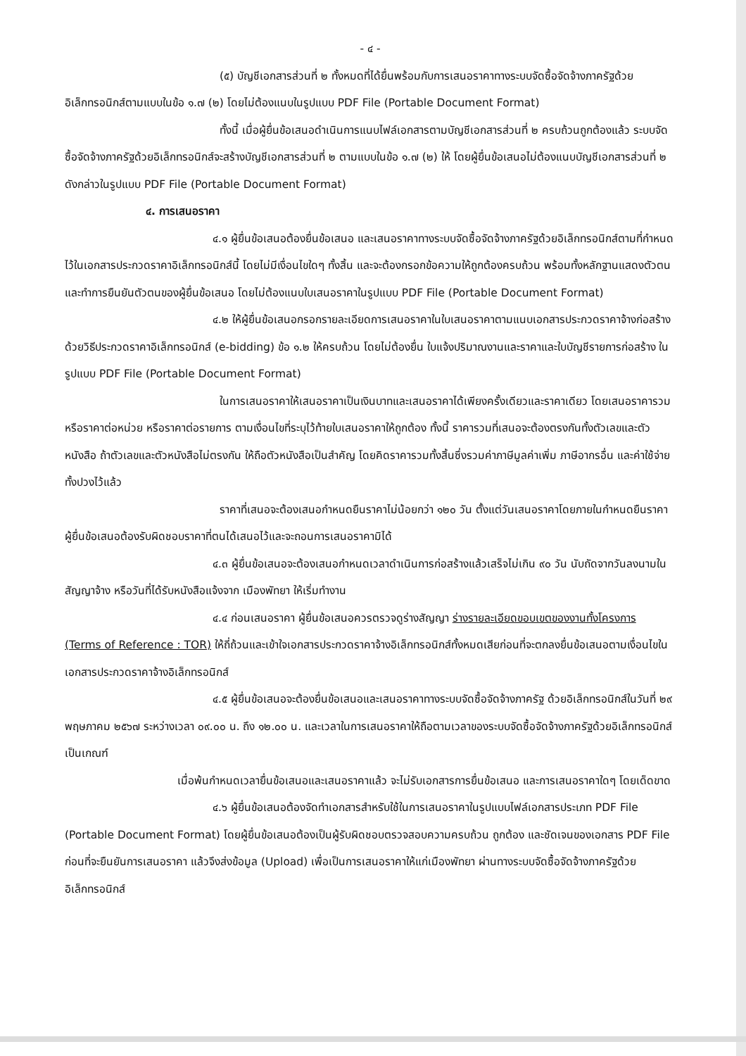- ๔ -
(๕) บัญชีเอกสารส่วนที่ ๒ ทั้งหมดที่ได้ยื่นพร้อมกับการเสนอราคาทางระบบจัดซื้อจัดจ้างภาครัฐด้วยอิเล็กทรอนิกส์ตามแบบในข้อ ๑.๗ (๒) โดยไม่ต้องแนบในรูปแบบ PDF File (Portable Document Format)
ทั้งนี้ เมื่อผู้ยื่นข้อเสนอดำเนินการแนบไฟล์เอกสารตามบัญชีเอกสารส่วนที่ ๒ ครบถ้วนถูกต้องแล้ว ระบบจัดซื้อจัดจ้างภาครัฐด้วยอิเล็กทรอนิกส์จะสร้างบัญชีเอกสารส่วนที่ ๒ ตามแบบในข้อ ๑.๗ (๒) ให้ โดยผู้ยื่นข้อเสนอไม่ต้องแนบบัญชีเอกสารส่วนที่ ๒ ดังกล่าวในรูปแบบ PDF File (Portable Document Format)
๔. การเสนอราคา
๔.๑ ผู้ยื่นข้อเสนอต้องยื่นข้อเสนอ และเสนอราคาทางระบบจัดซื้อจัดจ้างภาครัฐด้วยอิเล็กทรอนิกส์ตามที่กำหนดไว้ในเอกสารประกวดราคาอิเล็กทรอนิกส์นี้ โดยไม่มีเงื่อนไขใดๆ ทั้งสิ้น และจะต้องกรอกข้อความให้ถูกต้องครบถ้วน พร้อมทั้งหลักฐานแสดงตัวตนและทำการยืนยันตัวตนของผู้ยื่นข้อเสนอ โดยไม่ต้องแนบใบเสนอราคาในรูปแบบ PDF File (Portable Document Format)
๔.๒ ให้ผู้ยื่นข้อเสนอกรอกรายละเอียดการเสนอราคาในใบเสนอราคาตามแนบเอกสารประกวดราคาจ้างก่อสร้างด้วยวิธีประกวดราคาอิเล็กทรอนิกส์ (e-bidding) ข้อ ๑.๒ ให้ครบถ้วน โดยไม่ต้องยื่น ใบแจ้งปริมาณงานและราคาและใบบัญชีรายการก่อสร้าง ในรูปแบบ PDF File (Portable Document Format)
ในการเสนอราคาให้เสนอราคาเป็นเงินบาทและเสนอราคาได้เพียงครั้งเดียวและราคาเดียว โดยเสนอราคารวม หรือราคาต่อหน่วย หรือราคาต่อรายการ ตามเงื่อนไขที่ระบุไว้ท้ายใบเสนอราคาให้ถูกต้อง ทั้งนี้ ราคารวมที่เสนอจะต้องตรงกันทั้งตัวเลขและตัวหนังสือ ถ้าตัวเลขและตัวหนังสือไม่ตรงกัน ให้ถือตัวหนังสือเป็นสำคัญ โดยคิดราคารวมทั้งสิ้นซึ่งรวมค่าภาษีมูลค่าเพิ่ม ภาษีอากรอื่น และค่าใช้จ่ายทั้งปวงไว้แล้ว
ราคาที่เสนอจะต้องเสนอกำหนดยืนราคาไม่น้อยกว่า ๑๒๐ วัน ตั้งแต่วันเสนอราคาโดยภายในกำหนดยืนราคา ผู้ยื่นข้อเสนอต้องรับผิดชอบราคาที่ตนได้เสนอไว้และจะถอนการเสนอราคามิได้
๔.๓ ผู้ยื่นข้อเสนอจะต้องเสนอกำหนดเวลาดำเนินการก่อสร้างแล้วเสร็จไม่เกิน ๙๐ วัน นับถัดจากวันลงนามในสัญญาจ้าง หรือวันที่ได้รับหนังสือแจ้งจาก เมืองพัทยา ให้เริ่มทำงาน
๔.๔ ก่อนเสนอราคา ผู้ยื่นข้อเสนอควรตรวจดูร่างสัญญา ร่างรายละเอียดขอบเขตของงานทั้งโครงการ (Terms of Reference : TOR) ให้ถี่ถ้วนและเข้าใจเอกสารประกวดราคาจ้างอิเล็กทรอนิกส์ทั้งหมดเสียก่อนที่จะตกลงยื่นข้อเสนอตามเงื่อนไขในเอกสารประกวดราคาจ้างอิเล็กทรอนิกส์
๔.๕ ผู้ยื่นข้อเสนอจะต้องยื่นข้อเสนอและเสนอราคาทางระบบจัดซื้อจัดจ้างภาครัฐ ด้วยอิเล็กทรอนิกส์ในวันที่ ๒๙ พฤษภาคม ๒๕๖๗ ระหว่างเวลา ๐๙.๐๐ น. ถึง ๑๒.๐๐ น. และเวลาในการเสนอราคาให้ถือตามเวลาของระบบจัดซื้อจัดจ้างภาครัฐด้วยอิเล็กทรอนิกส์เป็นเกณฑ์
เมื่อพ้นกำหนดเวลายื่นข้อเสนอและเสนอราคาแล้ว จะไม่รับเอกสารการยื่นข้อเสนอ และการเสนอราคาใดๆ โดยเด็ดขาด
๔.๖ ผู้ยื่นข้อเสนอต้องจัดทำเอกสารสำหรับใช้ในการเสนอราคาในรูปแบบไฟล์เอกสารประเภท PDF File (Portable Document Format) โดยผู้ยื่นข้อเสนอต้องเป็นผู้รับผิดชอบตรวจสอบความครบถ้วน ถูกต้อง และชัดเจนของเอกสาร PDF File ก่อนที่จะยืนยันการเสนอราคา แล้วจึงส่งข้อมูล (Upload) เพื่อเป็นการเสนอราคาให้แก่เมืองพัทยา ผ่านทางระบบจัดซื้อจัดจ้างภาครัฐด้วยอิเล็กทรอนิกส์